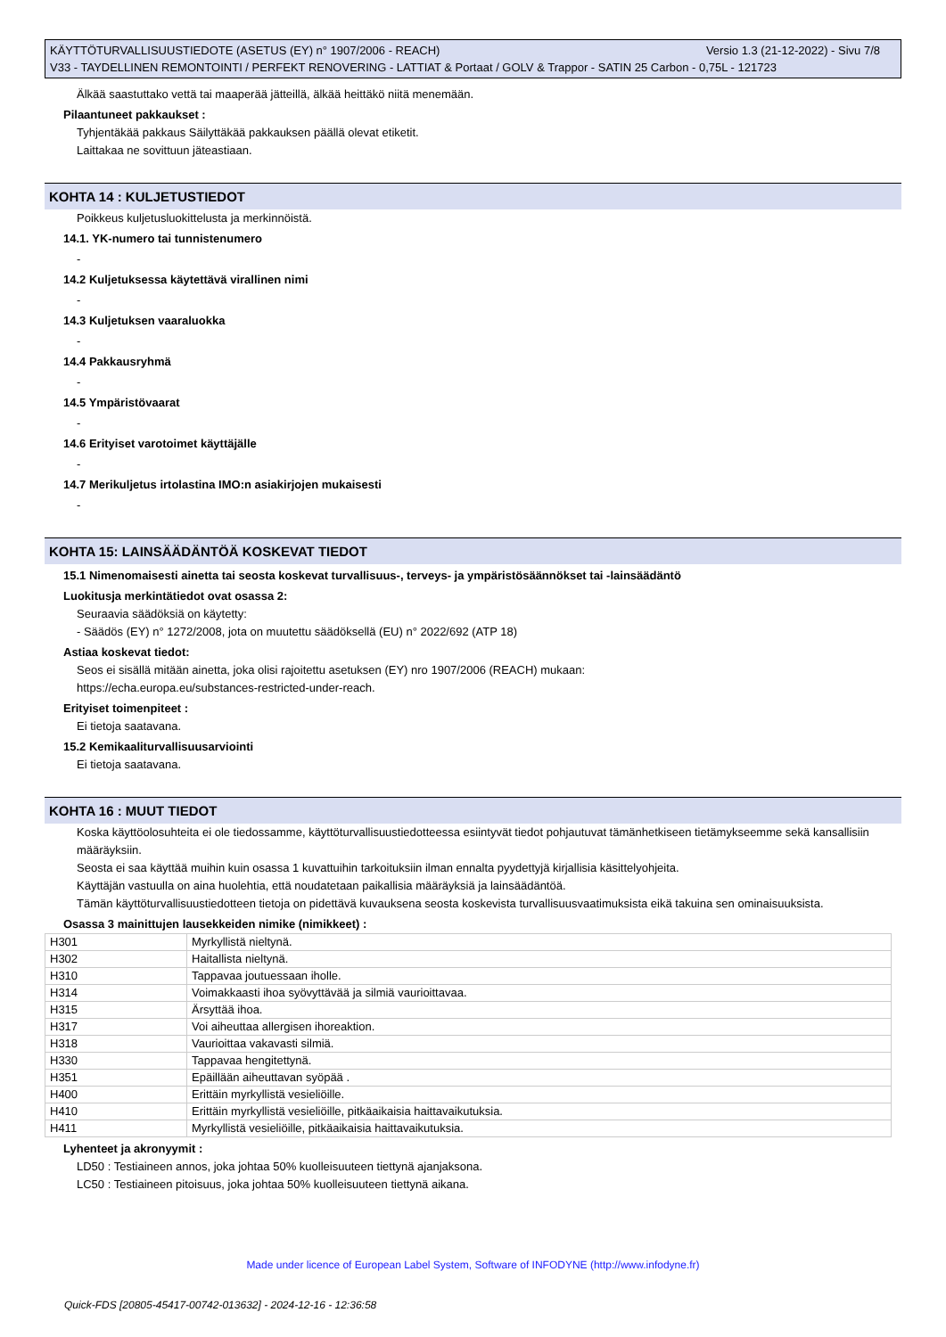Versio 1.3 (21-12-2022) - Sivu 7/8 KÄYTTÖTURVALLISUUSTIEDOTE (ASETUS (EY) n° 1907/2006 - REACH)
V33 - TAYDELLINEN REMONTOINTI / PERFEKT RENOVERING - LATTIAT & Portaat / GOLV & Trappor - SATIN 25 Carbon - 0,75L - 121723
Älkää saastuttako vettä tai maaperää jätteillä, älkää heittäkö niitä menemään.
Pilaantuneet pakkaukset :
Tyhjentäkää pakkaus Säilyttäkää pakkauksen päällä olevat etiketit.
Laittakaa ne sovittuun jäteastiaan.
KOHTA 14 : KULJETUSTIEDOT
Poikkeus kuljetusluokittelusta ja merkinnöistä.
14.1. YK-numero tai tunnistenumero
-
14.2 Kuljetuksessa käytettävä virallinen nimi
-
14.3 Kuljetuksen vaaraluokka
-
14.4 Pakkausryhmä
-
14.5 Ympäristövaarat
-
14.6 Erityiset varotoimet käyttäjälle
-
14.7 Merikuljetus irtolastina IMO:n asiakirjojen mukaisesti
-
KOHTA 15: LAINSÄÄDÄNTÖÄ KOSKEVAT TIEDOT
15.1 Nimenomaisesti ainetta tai seosta koskevat turvallisuus-, terveys- ja ympäristösäännökset tai -lainsäädäntö
Luokitusja merkintätiedot ovat osassa 2:
Seuraavia säädöksiä on käytetty:
- Säädös (EY) n° 1272/2008, jota on muutettu säädöksellä (EU) n° 2022/692 (ATP 18)
Astiaa koskevat tiedot:
Seos ei sisällä mitään ainetta, joka olisi rajoitettu asetuksen (EY) nro 1907/2006 (REACH) mukaan:
https://echa.europa.eu/substances-restricted-under-reach.
Erityiset toimenpiteet :
Ei tietoja saatavana.
15.2 Kemikaaliturvallisuusarviointi
Ei tietoja saatavana.
KOHTA 16 : MUUT TIEDOT
Koska käyttöolosuhteita ei ole tiedossamme, käyttöturvallisuustiedotteessa esiintyvät tiedot pohjautuvat tämänhetkiseen tietämykseemme sekä kansallisiin määräyksiin.
Seosta ei saa käyttää muihin kuin osassa 1 kuvattuihin tarkoituksiin ilman ennalta pyydettyjä kirjallisia käsittelyohjeita.
Käyttäjän vastuulla on aina huolehtia, että noudatetaan paikallisia määräyksiä ja lainsäädäntöä.
Tämän käyttöturvallisuustiedotteen tietoja on pidettävä kuvauksena seosta koskevista turvallisuusvaatimuksista eikä takuina sen ominaisuuksista.
Osassa 3 mainittujen lausekkeiden nimike (nimikkeet) :
| H301 | Myrkyllistä nieltynä. |
| H302 | Haitallista nieltynä. |
| H310 | Tappavaa joutuessaan iholle. |
| H314 | Voimakkaasti ihoa syövyttävää ja silmiä vaurioittavaa. |
| H315 | Ärsyttää ihoa. |
| H317 | Voi aiheuttaa allergisen ihoreaktion. |
| H318 | Vaurioittaa vakavasti silmiä. |
| H330 | Tappavaa hengitettynä. |
| H351 | Epäillään aiheuttavan syöpää . |
| H400 | Erittäin myrkyllistä vesieliöille. |
| H410 | Erittäin myrkyllistä vesieliöille, pitkäaikaisia haittavaikutuksia. |
| H411 | Myrkyllistä vesieliöille, pitkäaikaisia haittavaikutuksia. |
Lyhenteet ja akronyymit :
LD50 : Testiaineen annos, joka johtaa 50% kuolleisuuteen tiettynä ajanjaksona.
LC50 : Testiaineen pitoisuus, joka johtaa 50% kuolleisuuteen tiettynä aikana.
Made under licence of European Label System, Software of INFODYNE (http://www.infodyne.fr)
Quick-FDS [20805-45417-00742-013632] - 2024-12-16 - 12:36:58